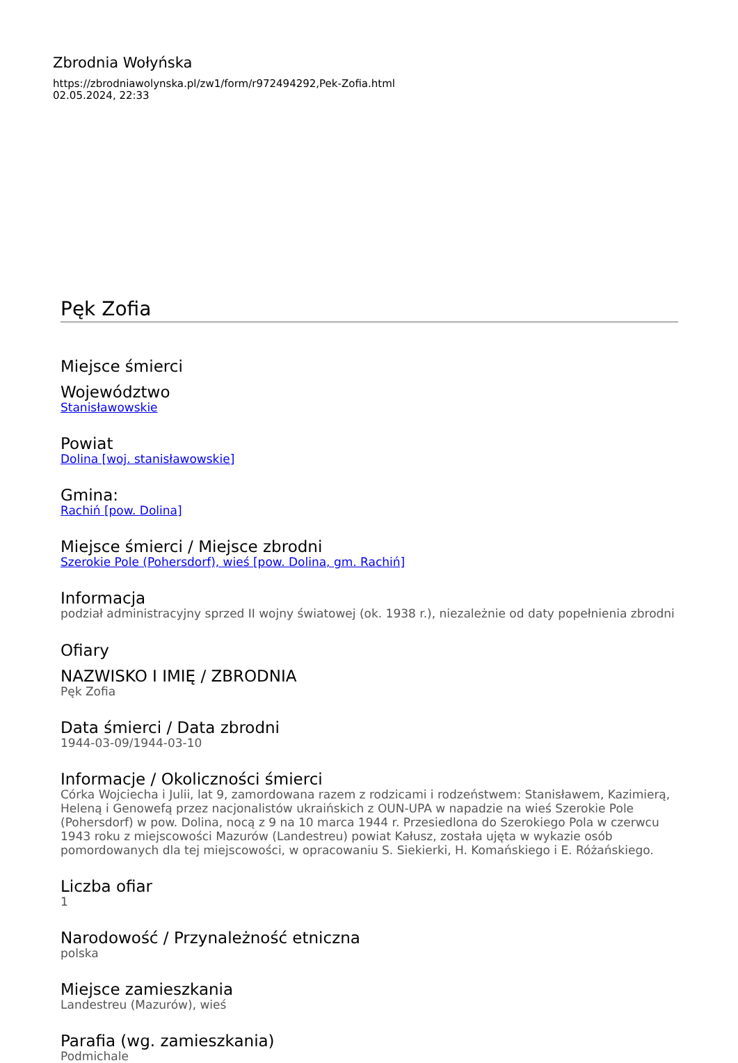Zbrodnia Wołyńska
https://zbrodniawolynska.pl/zw1/form/r972494292,Pek-Zofia.html
02.05.2024, 22:33
Pęk Zofia
Miejsce śmierci
Województwo
Stanisławowskie
Powiat
Dolina [woj. stanisławowskie]
Gmina:
Rachiń [pow. Dolina]
Miejsce śmierci / Miejsce zbrodni
Szerokie Pole (Pohersdorf), wieś [pow. Dolina, gm. Rachiń]
Informacja
podział administracyjny sprzed II wojny światowej (ok. 1938 r.), niezależnie od daty popełnienia zbrodni
Ofiary
NAZWISKO I IMIĘ / ZBRODNIA
Pęk Zofia
Data śmierci / Data zbrodni
1944-03-09/1944-03-10
Informacje / Okoliczności śmierci
Córka Wojciecha i Julii, lat 9, zamordowana razem z rodzicami i rodzeństwem: Stanisławem, Kazimierą, Heleną i Genowefą przez nacjonalistów ukraińskich z OUN-UPA w napadzie na wieś Szerokie Pole (Pohersdorf) w pow. Dolina, nocą z 9 na 10 marca 1944 r. Przesiedlona do Szerokiego Pola w czerwcu 1943 roku z miejscowości Mazurów (Landestreu) powiat Kałusz, została ujęta w wykazie osób pomordowanych dla tej miejscowości, w opracowaniu S. Siekierki, H. Komańskiego i E. Różańskiego.
Liczba ofiar
1
Narodowość / Przynależność etniczna
polska
Miejsce zamieszkania
Landestreu (Mazurów), wieś
Parafia (wg. zamieszkania)
Podmichale